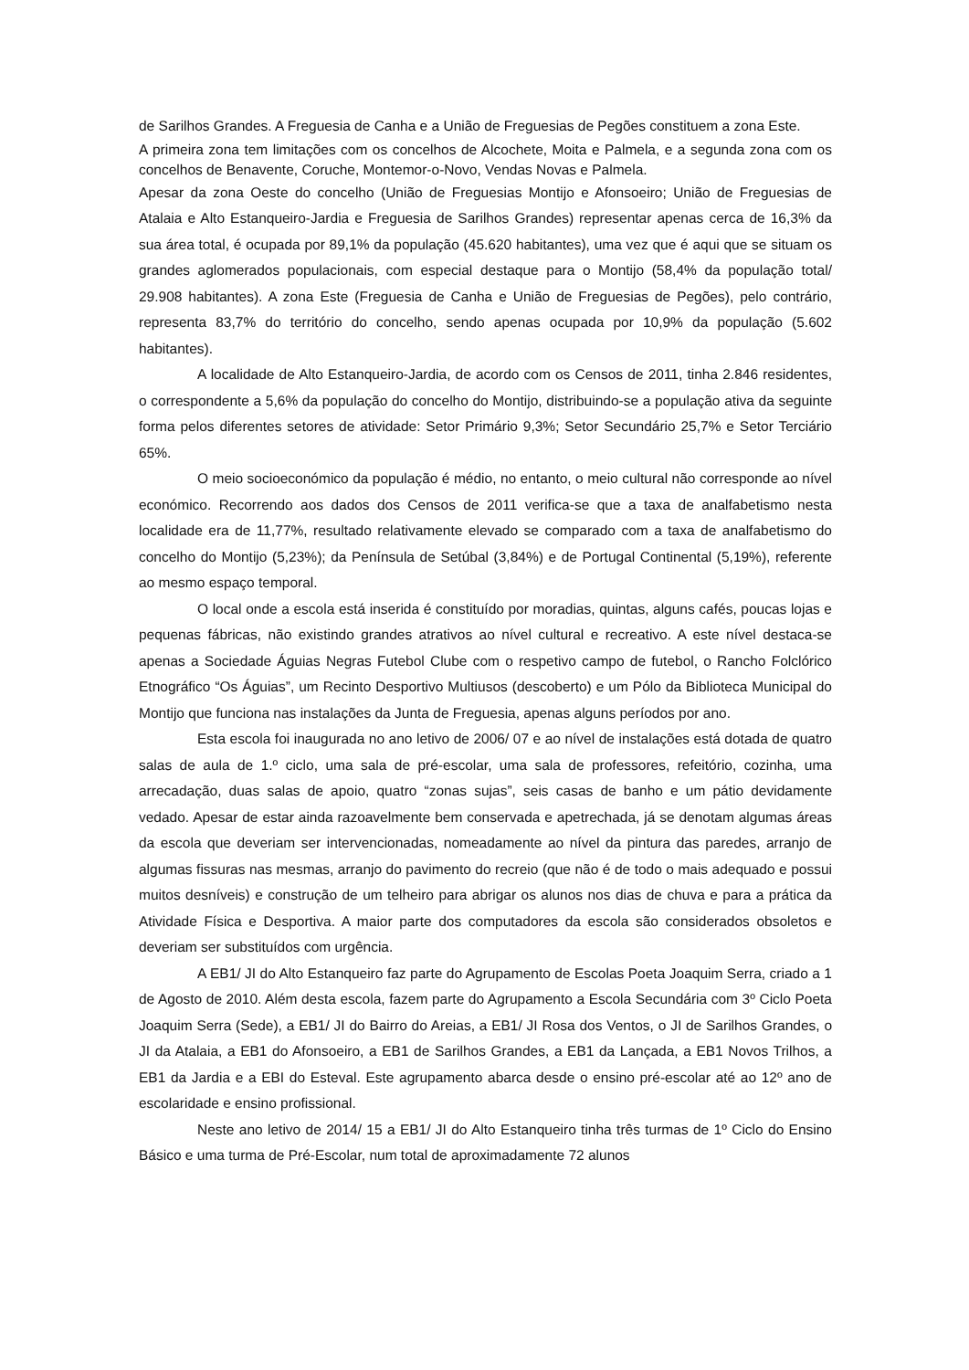de Sarilhos Grandes. A Freguesia de Canha e a União de Freguesias de Pegões constituem a zona Este.
A primeira zona tem limitações com os concelhos de Alcochete, Moita e Palmela, e a segunda zona com os concelhos de Benavente, Coruche, Montemor-o-Novo, Vendas Novas e Palmela.
Apesar da zona Oeste do concelho (União de Freguesias Montijo e Afonsoeiro; União de Freguesias de Atalaia e Alto Estanqueiro-Jardia e Freguesia de Sarilhos Grandes) representar apenas cerca de 16,3% da sua área total, é ocupada por 89,1% da população (45.620 habitantes), uma vez que é aqui que se situam os grandes aglomerados populacionais, com especial destaque para o Montijo (58,4% da população total/ 29.908 habitantes). A zona Este (Freguesia de Canha e União de Freguesias de Pegões), pelo contrário, representa 83,7% do território do concelho, sendo apenas ocupada por 10,9% da população (5.602 habitantes).
A localidade de Alto Estanqueiro-Jardia, de acordo com os Censos de 2011, tinha 2.846 residentes, o correspondente a 5,6% da população do concelho do Montijo, distribuindo-se a população ativa da seguinte forma pelos diferentes setores de atividade: Setor Primário 9,3%; Setor Secundário 25,7% e Setor Terciário 65%.
O meio socioeconómico da população é médio, no entanto, o meio cultural não corresponde ao nível económico. Recorrendo aos dados dos Censos de 2011 verifica-se que a taxa de analfabetismo nesta localidade era de 11,77%, resultado relativamente elevado se comparado com a taxa de analfabetismo do concelho do Montijo (5,23%); da Península de Setúbal (3,84%) e de Portugal Continental (5,19%), referente ao mesmo espaço temporal.
O local onde a escola está inserida é constituído por moradias, quintas, alguns cafés, poucas lojas e pequenas fábricas, não existindo grandes atrativos ao nível cultural e recreativo. A este nível destaca-se apenas a Sociedade Águias Negras Futebol Clube com o respetivo campo de futebol, o Rancho Folclórico Etnográfico “Os Águias”, um Recinto Desportivo Multiusos (descoberto) e um Pólo da Biblioteca Municipal do Montijo que funciona nas instalações da Junta de Freguesia, apenas alguns períodos por ano.
Esta escola foi inaugurada no ano letivo de 2006/ 07 e ao nível de instalações está dotada de quatro salas de aula de 1.º ciclo, uma sala de pré-escolar, uma sala de professores, refeitório, cozinha, uma arrecadação, duas salas de apoio, quatro “zonas sujas”, seis casas de banho e um pátio devidamente vedado. Apesar de estar ainda razoavelmente bem conservada e apetrechada, já se denotam algumas áreas da escola que deveriam ser intervencionadas, nomeadamente ao nível da pintura das paredes, arranjo de algumas fissuras nas mesmas, arranjo do pavimento do recreio (que não é de todo o mais adequado e possui muitos desníveis) e construção de um telheiro para abrigar os alunos nos dias de chuva e para a prática da Atividade Física e Desportiva. A maior parte dos computadores da escola são considerados obsoletos e deveriam ser substituídos com urgência.
A EB1/ JI do Alto Estanqueiro faz parte do Agrupamento de Escolas Poeta Joaquim Serra, criado a 1 de Agosto de 2010. Além desta escola, fazem parte do Agrupamento a Escola Secundária com 3º Ciclo Poeta Joaquim Serra (Sede), a EB1/ JI do Bairro do Areias, a EB1/ JI Rosa dos Ventos, o JI de Sarilhos Grandes, o JI da Atalaia, a EB1 do Afonsoeiro, a EB1 de Sarilhos Grandes, a EB1 da Lançada, a EB1 Novos Trilhos, a EB1 da Jardia e a EBI do Esteval. Este agrupamento abarca desde o ensino pré-escolar até ao 12º ano de escolaridade e ensino profissional.
Neste ano letivo de 2014/ 15 a EB1/ JI do Alto Estanqueiro tinha três turmas de 1º Ciclo do Ensino Básico e uma turma de Pré-Escolar, num total de aproximadamente 72 alunos